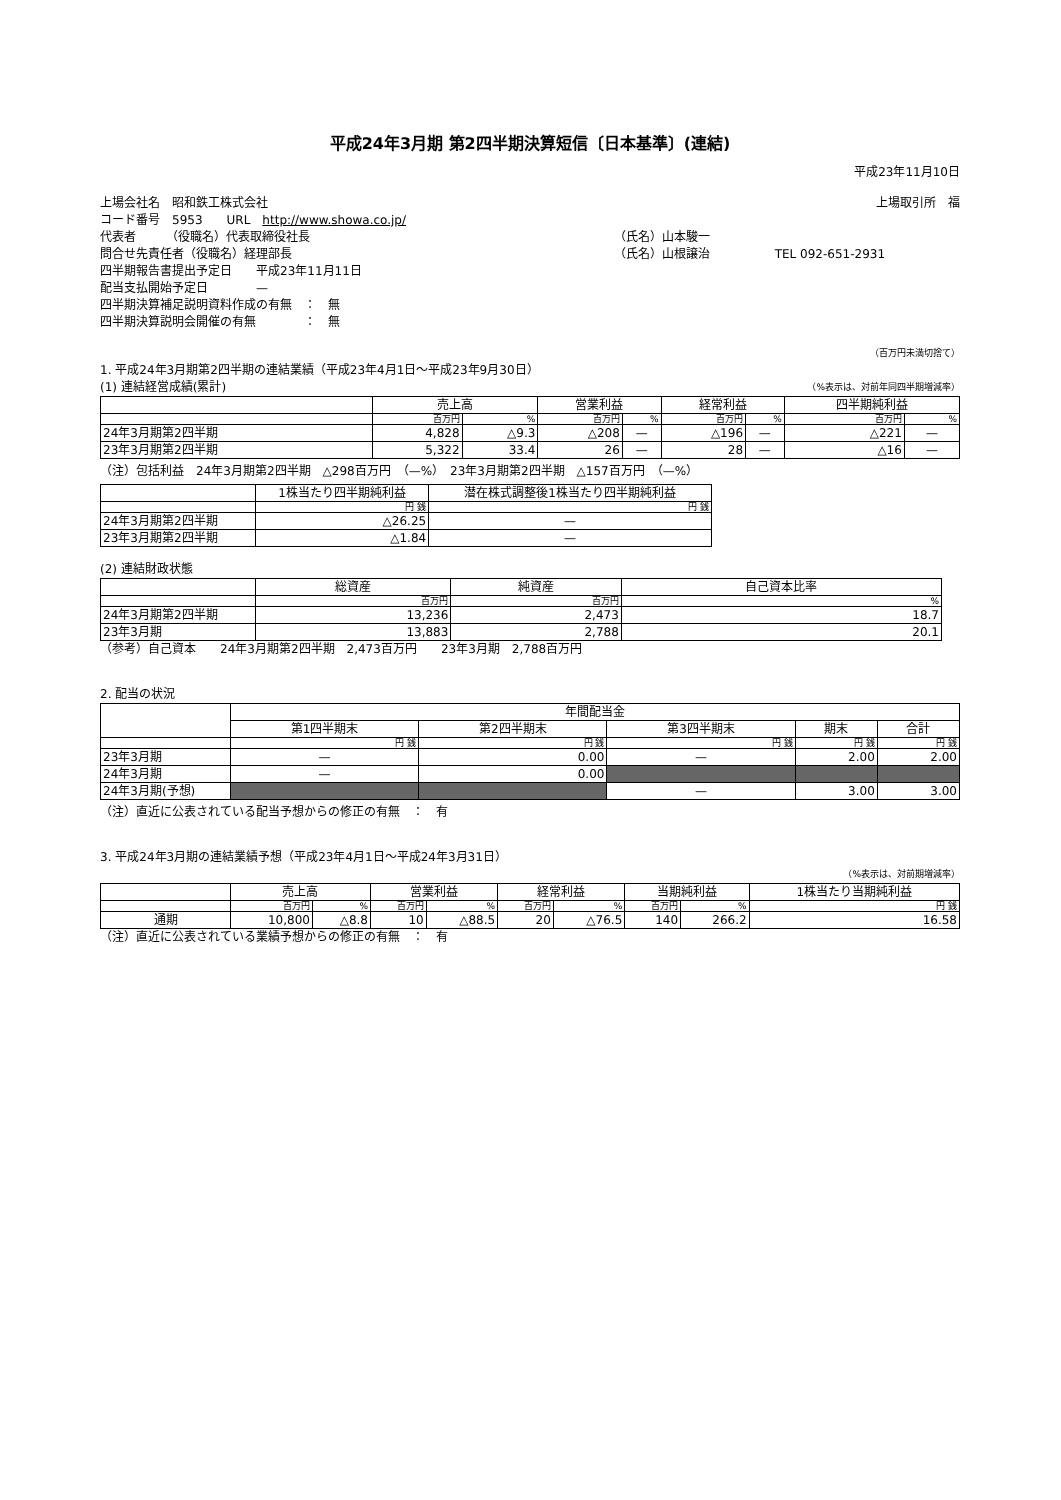平成24年3月期 第2四半期決算短信〔日本基準〕(連結)
平成23年11月10日
| 上場会社名 昭和鉄工株式会社 | | 上場取引所 福 |
| コード番号 5953 URL http://www.showa.co.jp/ | | |
| 代表者 （役職名）代表取締役社長 | （氏名）山本駿一 | |
| 問合せ先責任者（役職名）経理部長 | （氏名）山根譲治 | TEL 092-651-2931 |
| 四半期報告書提出予定日 平成23年11月11日 | | |
| 配当支払開始予定日 — | | |
| 四半期決算補足説明資料作成の有無 ： 無 | | |
| 四半期決算説明会開催の有無 ： 無 | | |
（百万円未満切捨て）
1. 平成24年3月期第2四半期の連結業績（平成23年4月1日～平成23年9月30日）
(1) 連結経営成績(累計) （%表示は、対前年同四半期増減率）
| | 売上高 | | 営業利益 | | 経常利益 | | 四半期純利益 | |
| --- | --- | --- | --- | --- | --- | --- | --- | --- |
| | 百万円 | % | 百万円 | % | 百万円 | % | 百万円 | % |
| 24年3月期第2四半期 | 4,828 | △9.3 | △208 | — | △196 | — | △221 | — |
| 23年3月期第2四半期 | 5,322 | 33.4 | 26 | — | 28 | — | △16 | — |
（注）包括利益　24年3月期第2四半期　△298百万円　（—%）　23年3月期第2四半期　△157百万円　（—%）
| | 1株当たり四半期純利益 | 潜在株式調整後1株当たり四半期純利益 |
| --- | --- | --- |
| | 円 銭 | 円 銭 |
| 24年3月期第2四半期 | △26.25 | — |
| 23年3月期第2四半期 | △1.84 | — |
(2) 連結財政状態
| | 総資産 | 純資産 | 自己資本比率 |
| --- | --- | --- | --- |
| | 百万円 | 百万円 | % |
| 24年3月期第2四半期 | 13,236 | 2,473 | 18.7 |
| 23年3月期 | 13,883 | 2,788 | 20.1 |
（参考）自己資本　　24年3月期第2四半期　2,473百万円　　23年3月期　2,788百万円
2. 配当の状況
| | 年間配当金 | | | | |
| --- | --- | --- | --- | --- | --- |
| | 第1四半期末 | 第2四半期末 | 第3四半期末 | 期末 | 合計 |
| | 円 銭 | 円 銭 | 円 銭 | 円 銭 | 円 銭 |
| 23年3月期 | — | 0.00 | — | 2.00 | 2.00 |
| 24年3月期 | — | 0.00 | | | |
| 24年3月期(予想) | | | — | 3.00 | 3.00 |
（注）直近に公表されている配当予想からの修正の有無　：　有
3. 平成24年3月期の連結業績予想（平成23年4月1日～平成24年3月31日）
（%表示は、対前期増減率）
| | 売上高 | | 営業利益 | | 経常利益 | | 当期純利益 | | 1株当たり当期純利益 |
| --- | --- | --- | --- | --- | --- | --- | --- | --- | --- |
| | 百万円 | % | 百万円 | % | 百万円 | % | 百万円 | % | 円 銭 |
| 通期 | 10,800 | △8.8 | 10 | △88.5 | 20 | △76.5 | 140 | 266.2 | 16.58 |
（注）直近に公表されている業績予想からの修正の有無　：　有